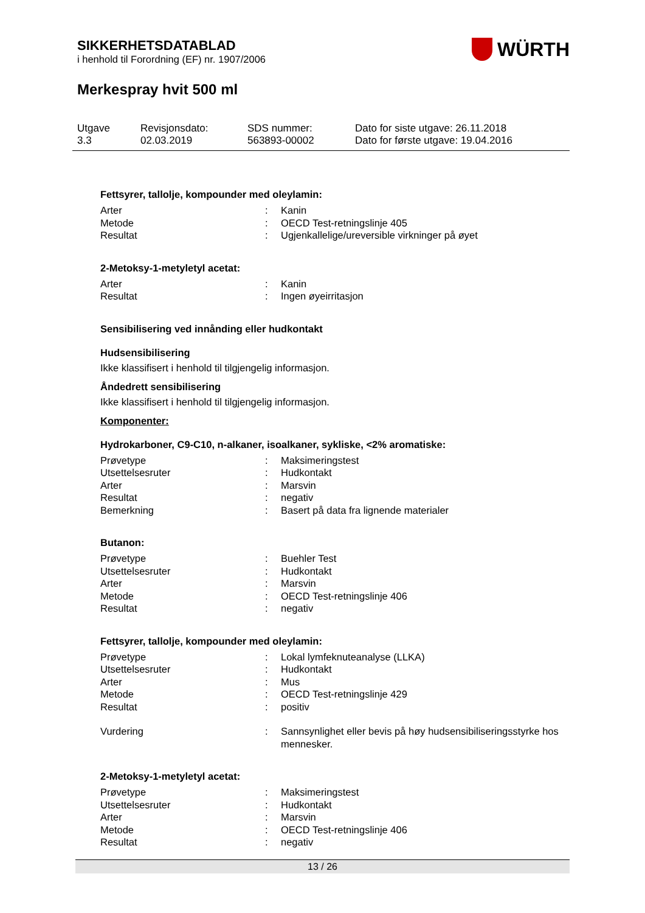WÜRTH
SIKKERHETSDATABLAD
i henhold til Forordning (EF) nr. 1907/2006
Merkespray hvit 500 ml
Utgave
3.3
Revisjonsdato:
02.03.2019
SDS nummer:
563893-00002
Dato for siste utgave: 26.11.2018
Dato for første utgave: 19.04.2016
Fettsyrer, tallolje, kompounder med oleylamin:
| Arter | : | Kanin |
| Metode | : | OECD Test-retningslinje 405 |
| Resultat | : | Ugjenkallelige/ureversible virkninger på øyet |
2-Metoksy-1-metyletyl acetat:
| Arter | : | Kanin |
| Resultat | : | Ingen øyeirritasjon |
Sensibilisering ved innånding eller hudkontakt
Hudsensibilisering
Ikke klassifisert i henhold til tilgjengelig informasjon.
Åndedrett sensibilisering
Ikke klassifisert i henhold til tilgjengelig informasjon.
Komponenter:
Hydrokarboner, C9-C10, n-alkaner, isoalkaner, sykliske, <2% aromatiske:
| Prøvetype | : | Maksimeringstest |
| Utsettelsesruter | : | Hudkontakt |
| Arter | : | Marsvin |
| Resultat | : | negativ |
| Bemerkning | : | Basert på data fra lignende materialer |
Butanon:
| Prøvetype | : | Buehler Test |
| Utsettelsesruter | : | Hudkontakt |
| Arter | : | Marsvin |
| Metode | : | OECD Test-retningslinje 406 |
| Resultat | : | negativ |
Fettsyrer, tallolje, kompounder med oleylamin:
| Prøvetype | : | Lokal lymfeknuteanalyse (LLKA) |
| Utsettelsesruter | : | Hudkontakt |
| Arter | : | Mus |
| Metode | : | OECD Test-retningslinje 429 |
| Resultat | : | positiv |
| Vurdering | : | Sannsynlighet eller bevis på høy hudsensibiliseringsstyrke hos mennesker. |
2-Metoksy-1-metyletyl acetat:
| Prøvetype | : | Maksimeringstest |
| Utsettelsesruter | : | Hudkontakt |
| Arter | : | Marsvin |
| Metode | : | OECD Test-retningslinje 406 |
| Resultat | : | negativ |
13 / 26